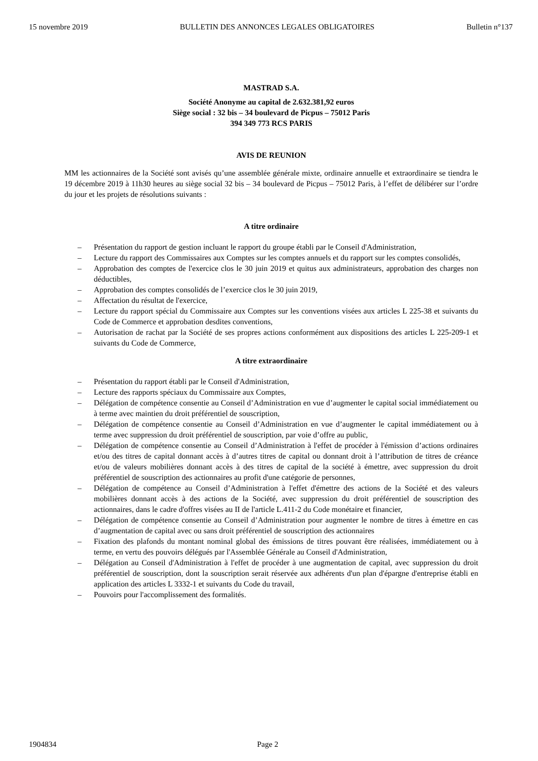15 novembre 2019 BULLETIN DES ANNONCES LEGALES OBLIGATOIRES Bulletin n°137
MASTRAD S.A.
Société Anonyme au capital de 2.632.381,92 euros
Siège social : 32 bis – 34 boulevard de Picpus – 75012 Paris
394 349 773 RCS PARIS
AVIS DE REUNION
MM les actionnaires de la Société sont avisés qu’une assemblée générale mixte, ordinaire annuelle et extraordinaire se tiendra le 19 décembre 2019 à 11h30 heures au siège social 32 bis – 34 boulevard de Picpus – 75012 Paris, à l’effet de délibérer sur l’ordre du jour et les projets de résolutions suivants :
A titre ordinaire
– Présentation du rapport de gestion incluant le rapport du groupe établi par le Conseil d'Administration,
– Lecture du rapport des Commissaires aux Comptes sur les comptes annuels et du rapport sur les comptes consolidés,
– Approbation des comptes de l'exercice clos le 30 juin 2019 et quitus aux administrateurs, approbation des charges non déductibles,
– Approbation des comptes consolidés de l’exercice clos le 30 juin 2019,
– Affectation du résultat de l'exercice,
– Lecture du rapport spécial du Commissaire aux Comptes sur les conventions visées aux articles L 225-38 et suivants du Code de Commerce et approbation desdites conventions,
– Autorisation de rachat par la Société de ses propres actions conformément aux dispositions des articles L 225-209-1 et suivants du Code de Commerce,
A titre extraordinaire
– Présentation du rapport établi par le Conseil d'Administration,
– Lecture des rapports spéciaux du Commissaire aux Comptes,
– Délégation de compétence consentie au Conseil d’Administration en vue d’augmenter le capital social immédiatement ou à terme avec maintien du droit préférentiel de souscription,
– Délégation de compétence consentie au Conseil d’Administration en vue d’augmenter le capital immédiatement ou à terme avec suppression du droit préférentiel de souscription, par voie d’offre au public,
– Délégation de compétence consentie au Conseil d’Administration à l'effet de procéder à l'émission d’actions ordinaires et/ou des titres de capital donnant accès à d’autres titres de capital ou donnant droit à l’attribution de titres de créance et/ou de valeurs mobilières donnant accès à des titres de capital de la société à émettre, avec suppression du droit préférentiel de souscription des actionnaires au profit d'une catégorie de personnes,
– Délégation de compétence au Conseil d’Administration à l'effet d'émettre des actions de la Société et des valeurs mobilières donnant accès à des actions de la Société, avec suppression du droit préférentiel de souscription des actionnaires, dans le cadre d'offres visées au II de l'article L.411-2 du Code monétaire et financier,
– Délégation de compétence consentie au Conseil d’Administration pour augmenter le nombre de titres à émettre en cas d’augmentation de capital avec ou sans droit préférentiel de souscription des actionnaires
– Fixation des plafonds du montant nominal global des émissions de titres pouvant être réalisées, immédiatement ou à terme, en vertu des pouvoirs délégués par l'Assemblée Générale au Conseil d'Administration,
– Délégation au Conseil d'Administration à l'effet de procéder à une augmentation de capital, avec suppression du droit préférentiel de souscription, dont la souscription serait réservée aux adhérents d'un plan d'épargne d'entreprise établi en application des articles L 3332-1 et suivants du Code du travail,
– Pouvoirs pour l'accomplissement des formalités.
1904834 Page 2